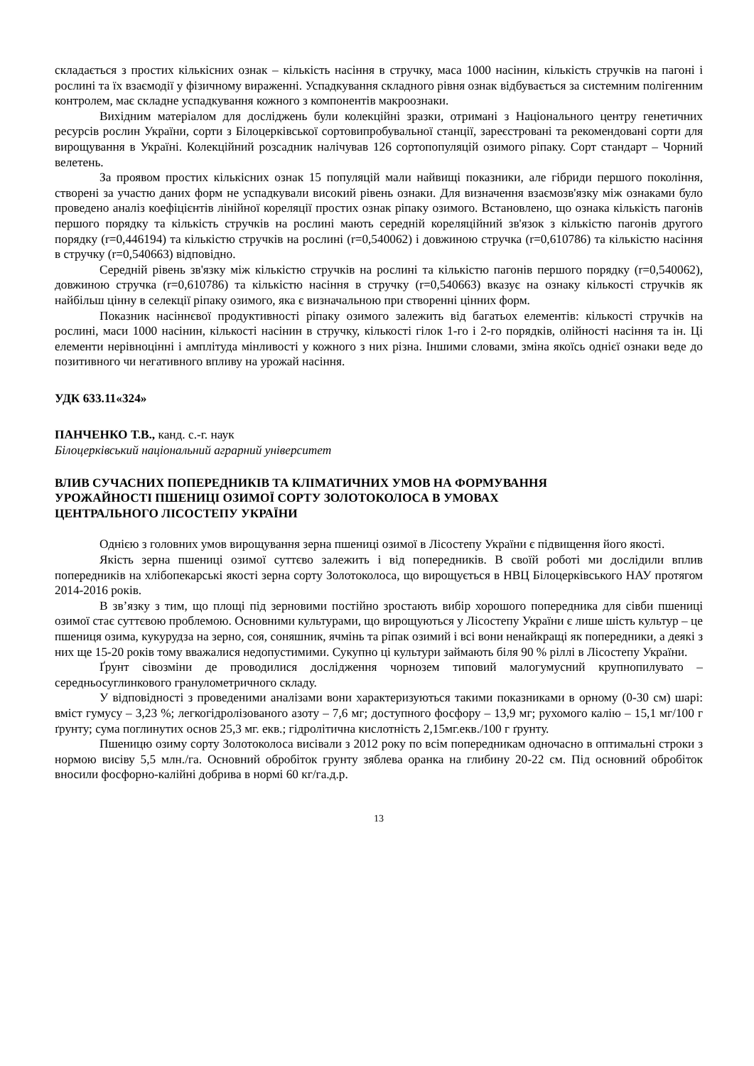складається з простих кількісних ознак – кількість насіння в стручку, маса 1000 насінин, кількість стручків на пагоні і рослині та їх взаємодії у фізичному вираженні. Успадкування складного рівня ознак відбувається за системним полігенним контролем, має складне успадкування кожного з компонентів макроознаки.
Вихідним матеріалом для досліджень були колекційні зразки, отримані з Національного центру генетичних ресурсів рослин України, сорти з Білоцерківської сортовипробувальної станції, зареєстровані та рекомендовані сорти для вирощування в Україні. Колекційний розсадник налічував 126 сортопопуляцій озимого ріпаку. Сорт стандарт – Чорний велетень.
За проявом простих кількісних ознак 15 популяцій мали найвищі показники, але гібриди першого покоління, створені за участю даних форм не успадкували високий рівень ознаки. Для визначення взаємозв'язку між ознаками було проведено аналіз коефіцієнтів лінійної кореляції простих ознак ріпаку озимого. Встановлено, що ознака кількість пагонів першого порядку та кількість стручків на рослині мають середній кореляційний зв'язок з кількістю пагонів другого порядку (r=0,446194) та кількістю стручків на рослині (r=0,540062) і довжиною стручка (r=0,610786) та кількістю насіння в стручку (r=0,540663) відповідно.
Середній рівень зв'язку між кількістю стручків на рослині та кількістю пагонів першого порядку (r=0,540062), довжиною стручка (r=0,610786) та кількістю насіння в стручку (r=0,540663) вказує на ознаку кількості стручків як найбільш цінну в селекції ріпаку озимого, яка є визначальною при створенні цінних форм.
Показник насіннєвої продуктивності ріпаку озимого залежить від багатьох елементів: кількості стручків на рослині, маси 1000 насінин, кількості насінин в стручку, кількості гілок 1-го і 2-го порядків, олійності насіння та ін. Ці елементи нерівноцінні і амплітуда мінливості у кожного з них різна. Іншими словами, зміна якоїсь однієї ознаки веде до позитивного чи негативного впливу на урожай насіння.
УДК 633.11«324»
ПАНЧЕНКО Т.В., канд. с.-г. наук
Білоцерківський національний аграрний університет
ВЛИВ СУЧАСНИХ ПОПЕРЕДНИКІВ ТА КЛІМАТИЧНИХ УМОВ НА ФОРМУВАННЯ
УРОЖАЙНОСТІ ПШЕНИЦІ ОЗИМОЇ СОРТУ ЗОЛОТОКОЛОСА В УМОВАХ
ЦЕНТРАЛЬНОГО ЛІСОСТЕПУ УКРАЇНИ
Однією з головних умов вирощування зерна пшениці озимої в Лісостепу України є підвищення його якості.
Якість зерна пшениці озимої суттєво залежить і від попередників. В своїй роботі ми дослідили вплив попередників на хлібопекарські якості зерна сорту Золотоколоса, що вирощується в НВЦ Білоцерківського НАУ протягом 2014-2016 років.
В зв’язку з тим, що площі під зерновими постійно зростають вибір хорошого попередника для сівби пшениці озимої стає суттєвою проблемою. Основними культурами, що вирощуються у Лісостепу України є лише шість культур – це пшениця озима, кукурудза на зерно, соя, соняшник, ячмінь та ріпак озимий і всі вони ненайкращі як попередники, а деякі з них ще 15-20 років тому вважалися недопустимими. Сукупно ці культури займають біля 90 % ріллі в Лісостепу України.
Ґрунт сівозміни де проводилися дослідження чорнозем типовий малогумусний крупнопилувато – середньосуглинкового гранулометричного складу.
У відповідності з проведеними аналізами вони характеризуються такими показниками в орному (0-30 см) шарі: вміст гумусу – 3,23 %; легкогідролізованого азоту – 7,6 мг; доступного фосфору – 13,9 мг; рухомого калію – 15,1 мг/100 г ґрунту; сума поглинутих основ 25,3 мг. екв.; гідролітична кислотність 2,15мг.екв./100 г ґрунту.
Пшеницю озиму сорту Золотоколоса висівали з 2012 року по всім попередникам одночасно в оптимальні строки з нормою висіву 5,5 млн./га. Основний обробіток грунту зяблева оранка на глибину 20-22 см. Під основний обробіток вносили фосфорно-калійні добрива в нормі 60 кг/га.д.р.
13